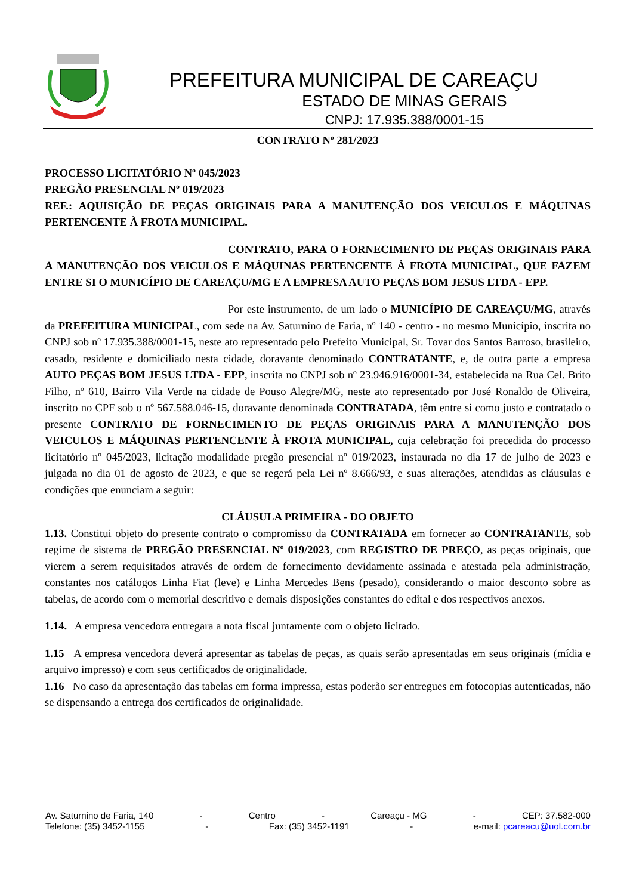PREFEITURA MUNICIPAL DE CAREAÇU
ESTADO DE MINAS GERAIS
CNPJ: 17.935.388/0001-15
CONTRATO Nº 281/2023
PROCESSO LICITATÓRIO Nº 045/2023
PREGÃO PRESENCIAL Nº 019/2023
REF.: AQUISIÇÃO DE PEÇAS ORIGINAIS PARA A MANUTENÇÃO DOS VEICULOS E MÁQUINAS PERTENCENTE À FROTA MUNICIPAL.
CONTRATO, PARA O FORNECIMENTO DE PEÇAS ORIGINAIS PARA A MANUTENÇÃO DOS VEICULOS E MÁQUINAS PERTENCENTE À FROTA MUNICIPAL, QUE FAZEM ENTRE SI O MUNICÍPIO DE CAREAÇU/MG E A EMPRESA AUTO PEÇAS BOM JESUS LTDA - EPP.
Por este instrumento, de um lado o MUNICÍPIO DE CAREAÇU/MG, através da PREFEITURA MUNICIPAL, com sede na Av. Saturnino de Faria, nº 140 - centro - no mesmo Município, inscrita no CNPJ sob nº 17.935.388/0001-15, neste ato representado pelo Prefeito Municipal, Sr. Tovar dos Santos Barroso, brasileiro, casado, residente e domiciliado nesta cidade, doravante denominado CONTRATANTE, e, de outra parte a empresa AUTO PEÇAS BOM JESUS LTDA - EPP, inscrita no CNPJ sob nº 23.946.916/0001-34, estabelecida na Rua Cel. Brito Filho, nº 610, Bairro Vila Verde na cidade de Pouso Alegre/MG, neste ato representado por José Ronaldo de Oliveira, inscrito no CPF sob o nº 567.588.046-15, doravante denominada CONTRATADA, têm entre si como justo e contratado o presente CONTRATO DE FORNECIMENTO DE PEÇAS ORIGINAIS PARA A MANUTENÇÃO DOS VEICULOS E MÁQUINAS PERTENCENTE À FROTA MUNICIPAL, cuja celebração foi precedida do processo licitatório nº 045/2023, licitação modalidade pregão presencial nº 019/2023, instaurada no dia 17 de julho de 2023 e julgada no dia 01 de agosto de 2023, e que se regerá pela Lei nº 8.666/93, e suas alterações, atendidas as cláusulas e condições que enunciam a seguir:
CLÁUSULA PRIMEIRA - DO OBJETO
1.13. Constitui objeto do presente contrato o compromisso da CONTRATADA em fornecer ao CONTRATANTE, sob regime de sistema de PREGÃO PRESENCIAL Nº 019/2023, com REGISTRO DE PREÇO, as peças originais, que vierem a serem requisitados através de ordem de fornecimento devidamente assinada e atestada pela administração, constantes nos catálogos Linha Fiat (leve) e Linha Mercedes Bens (pesado), considerando o maior desconto sobre as tabelas, de acordo com o memorial descritivo e demais disposições constantes do edital e dos respectivos anexos.
1.14. A empresa vencedora entregara a nota fiscal juntamente com o objeto licitado.
1.15 A empresa vencedora deverá apresentar as tabelas de peças, as quais serão apresentadas em seus originais (mídia e arquivo impresso) e com seus certificados de originalidade.
1.16 No caso da apresentação das tabelas em forma impressa, estas poderão ser entregues em fotocopias autenticadas, não se dispensando a entrega dos certificados de originalidade.
Av. Saturnino de Faria, 140 - Centro - Careaçu - MG - CEP: 37.582-000
Telefone: (35) 3452-1155 - Fax: (35) 3452-1191 - e-mail: pcareacu@uol.com.br